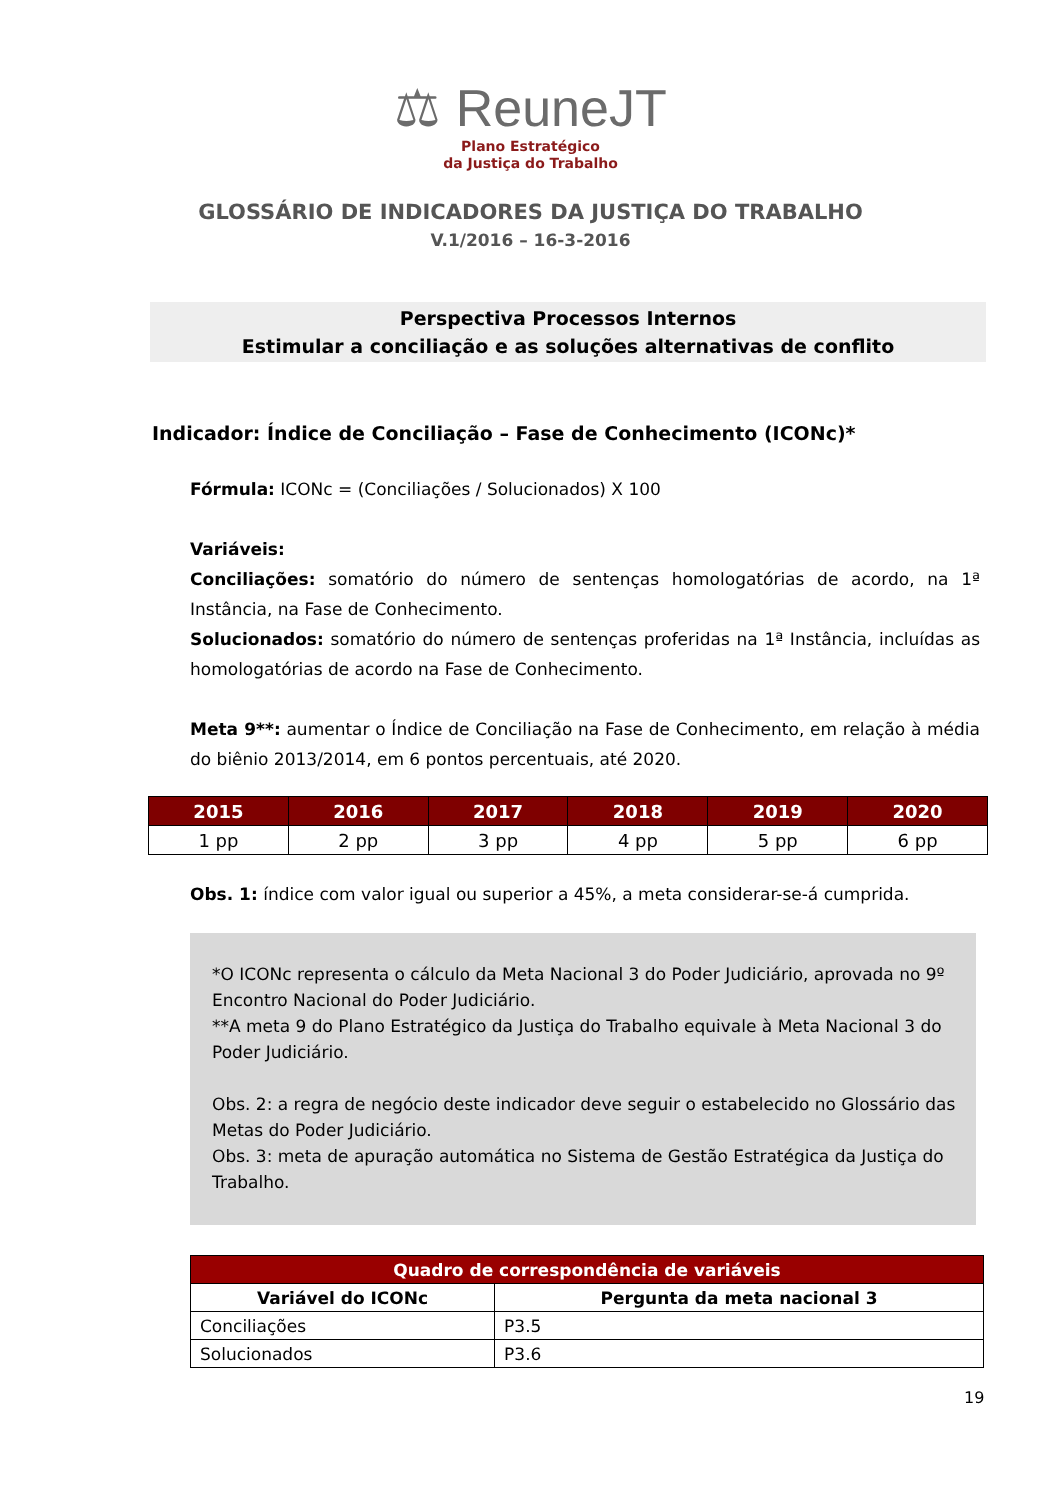⚖ ReuneJT
Plano Estratégico
da Justiça do Trabalho
GLOSSÁRIO DE INDICADORES DA JUSTIÇA DO TRABALHO
V.1/2016 – 16-3-2016
Perspectiva Processos Internos
Estimular a conciliação e as soluções alternativas de conflito
Indicador: Índice de Conciliação – Fase de Conhecimento (ICONc)*
Fórmula: ICONc = (Conciliações / Solucionados) X 100
Variáveis:
Conciliações: somatório do número de sentenças homologatórias de acordo, na 1ª Instância, na Fase de Conhecimento.
Solucionados: somatório do número de sentenças proferidas na 1ª Instância, incluídas as homologatórias de acordo na Fase de Conhecimento.
Meta 9**: aumentar o Índice de Conciliação na Fase de Conhecimento, em relação à média do biênio 2013/2014, em 6 pontos percentuais, até 2020.
| 2015 | 2016 | 2017 | 2018 | 2019 | 2020 |
| --- | --- | --- | --- | --- | --- |
| 1 pp | 2 pp | 3 pp | 4 pp | 5 pp | 6 pp |
Obs. 1: índice com valor igual ou superior a 45%, a meta considerar-se-á cumprida.
*O ICONc representa o cálculo da Meta Nacional 3 do Poder Judiciário, aprovada no 9º Encontro Nacional do Poder Judiciário.
**A meta 9 do Plano Estratégico da Justiça do Trabalho equivale à Meta Nacional 3 do Poder Judiciário.
Obs. 2: a regra de negócio deste indicador deve seguir o estabelecido no Glossário das Metas do Poder Judiciário.
Obs. 3: meta de apuração automática no Sistema de Gestão Estratégica da Justiça do Trabalho.
| Quadro de correspondência de variáveis | |
| --- | --- |
| Variável do ICONc | Pergunta da meta nacional 3 |
| Conciliações | P3.5 |
| Solucionados | P3.6 |
19